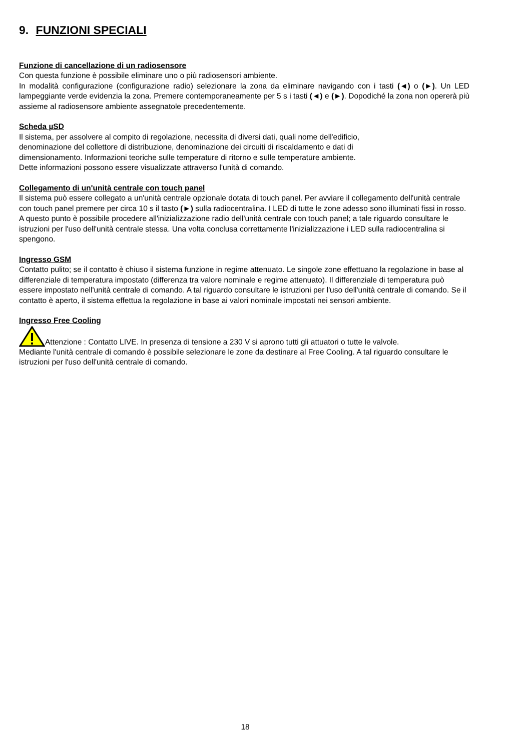9. FUNZIONI SPECIALI
Funzione di cancellazione di un radiosensore
Con questa funzione è possibile eliminare uno o più radiosensori ambiente.
In modalità configurazione (configurazione radio) selezionare la zona da eliminare navigando con i tasti (◄) o (►). Un LED lampeggiante verde evidenzia la zona. Premere contemporaneamente per 5 s i tasti (◄) e (►). Dopodiché la zona non opererà più assieme al radiosensore ambiente assegnatole precedentemente.
Scheda µSD
Il sistema, per assolvere al compito di regolazione, necessita di diversi dati, quali nome dell'edificio,
denominazione del collettore di distribuzione, denominazione dei circuiti di riscaldamento e dati di
dimensionamento. Informazioni teoriche sulle temperature di ritorno e sulle temperature ambiente.
Dette informazioni possono essere visualizzate attraverso l'unità di comando.
Collegamento di un'unità centrale con touch panel
Il sistema può essere collegato a un'unità centrale opzionale dotata di touch panel. Per avviare il collegamento dell'unità centrale con touch panel premere per circa 10 s il tasto (►) sulla radiocentralina. I LED di tutte le zone adesso sono illuminati fissi in rosso.
A questo punto è possibile procedere all'inizializzazione radio dell'unità centrale con touch panel; a tale riguardo consultare le istruzioni per l'uso dell'unità centrale stessa. Una volta conclusa correttamente l'inizializzazione i LED sulla radiocentralina si spengono.
Ingresso GSM
Contatto pulito; se il contatto è chiuso il sistema funzione in regime attenuato. Le singole zone effettuano la regolazione in base al differenziale di temperatura impostato (differenza tra valore nominale e regime attenuato). Il differenziale di temperatura può essere impostato nell'unità centrale di comando. A tal riguardo consultare le istruzioni per l'uso dell'unità centrale di comando. Se il contatto è aperto, il sistema effettua la regolazione in base ai valori nominale impostati nei sensori ambiente.
Ingresso Free Cooling
Attenzione : Contatto LIVE. In presenza di tensione a 230 V si aprono tutti gli attuatori o tutte le valvole.
Mediante l'unità centrale di comando è possibile selezionare le zone da destinare al Free Cooling. A tal riguardo consultare le istruzioni per l'uso dell'unità centrale di comando.
18